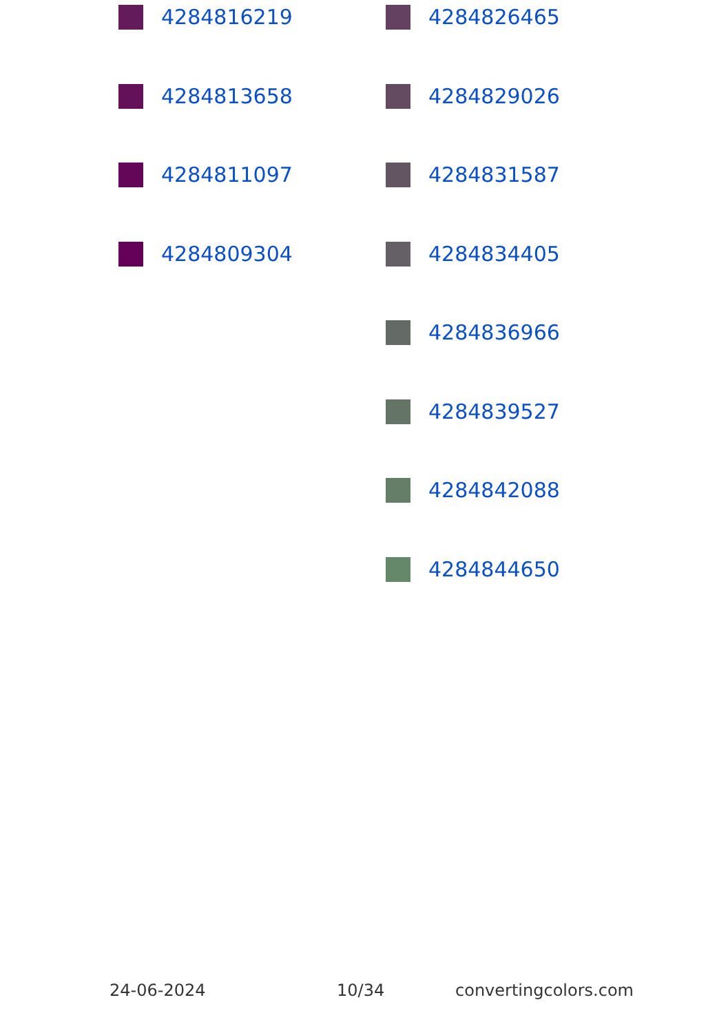4284816219
4284813658
4284811097
4284809304
4284826465
4284829026
4284831587
4284834405
4284836966
4284839527
4284842088
4284844650
24-06-2024 10/34 convertingcolors.com